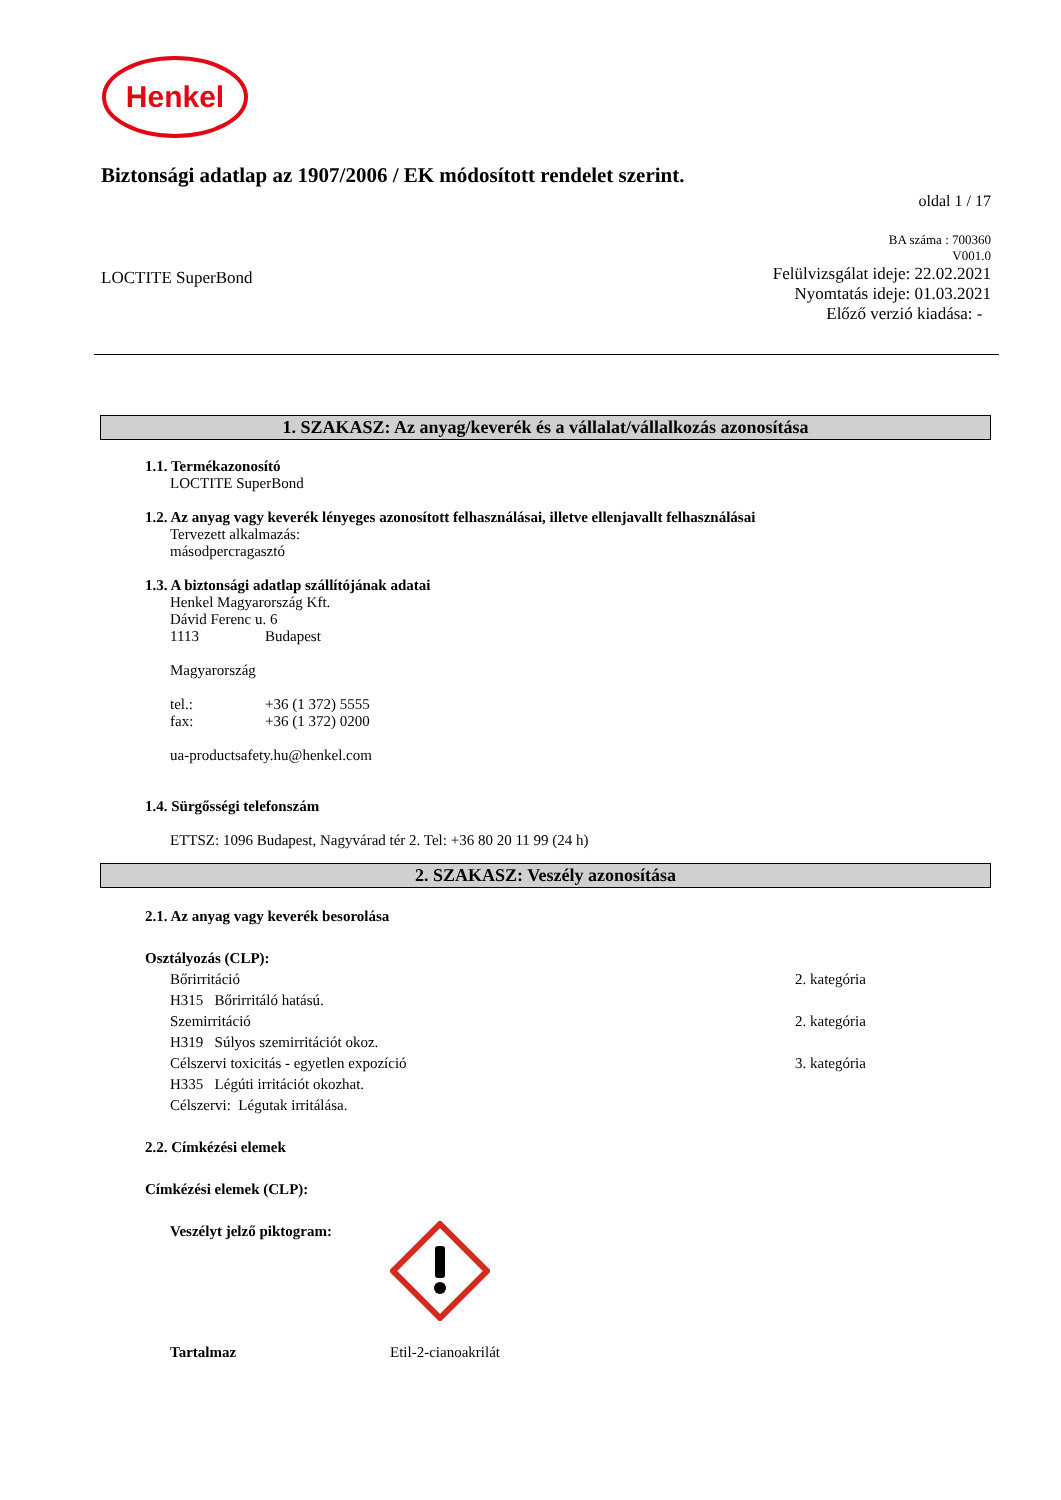Henkel
Biztonsági adatlap az 1907/2006 / EK módosított rendelet szerint.
oldal 1 / 17
BA száma : 700360
V001.0
LOCTITE SuperBond
Felülvizsgálat ideje: 22.02.2021
Nyomtatás ideje: 01.03.2021
Előző verzió kiadása: -
1. SZAKASZ: Az anyag/keverék és a vállalat/vállalkozás azonosítása
1.1. Termékazonosító
LOCTITE SuperBond
1.2. Az anyag vagy keverék lényeges azonosított felhasználásai, illetve ellenjavallt felhasználásai
Tervezett alkalmazás:
másodpercragasztó
1.3. A biztonsági adatlap szállítójának adatai
Henkel Magyarország Kft.
Dávid Ferenc u. 6
1113 Budapest
Magyarország
tel.: +36 (1 372) 5555
fax: +36 (1 372) 0200
ua-productsafety.hu@henkel.com
1.4. Sürgősségi telefonszám
ETTSZ: 1096 Budapest, Nagyvárad tér 2. Tel: +36 80 20 11 99 (24 h)
2. SZAKASZ: Veszély azonosítása
2.1. Az anyag vagy keverék besorolása
Osztályozás (CLP):
Bőrirritáció 2. kategória
H315 Bőrirritáló hatású.
Szemirritáció 2. kategória
H319 Súlyos szemirritációt okoz.
Célszervi toxicitás - egyetlen expozíció 3. kategória
H335 Légúti irritációt okozhat.
Célszervi: Légutak irritálása.
2.2. Címkézési elemek
Címkézési elemek (CLP):
Veszélyt jelző piktogram:
Tartalmaz Etil-2-cianoakrilát